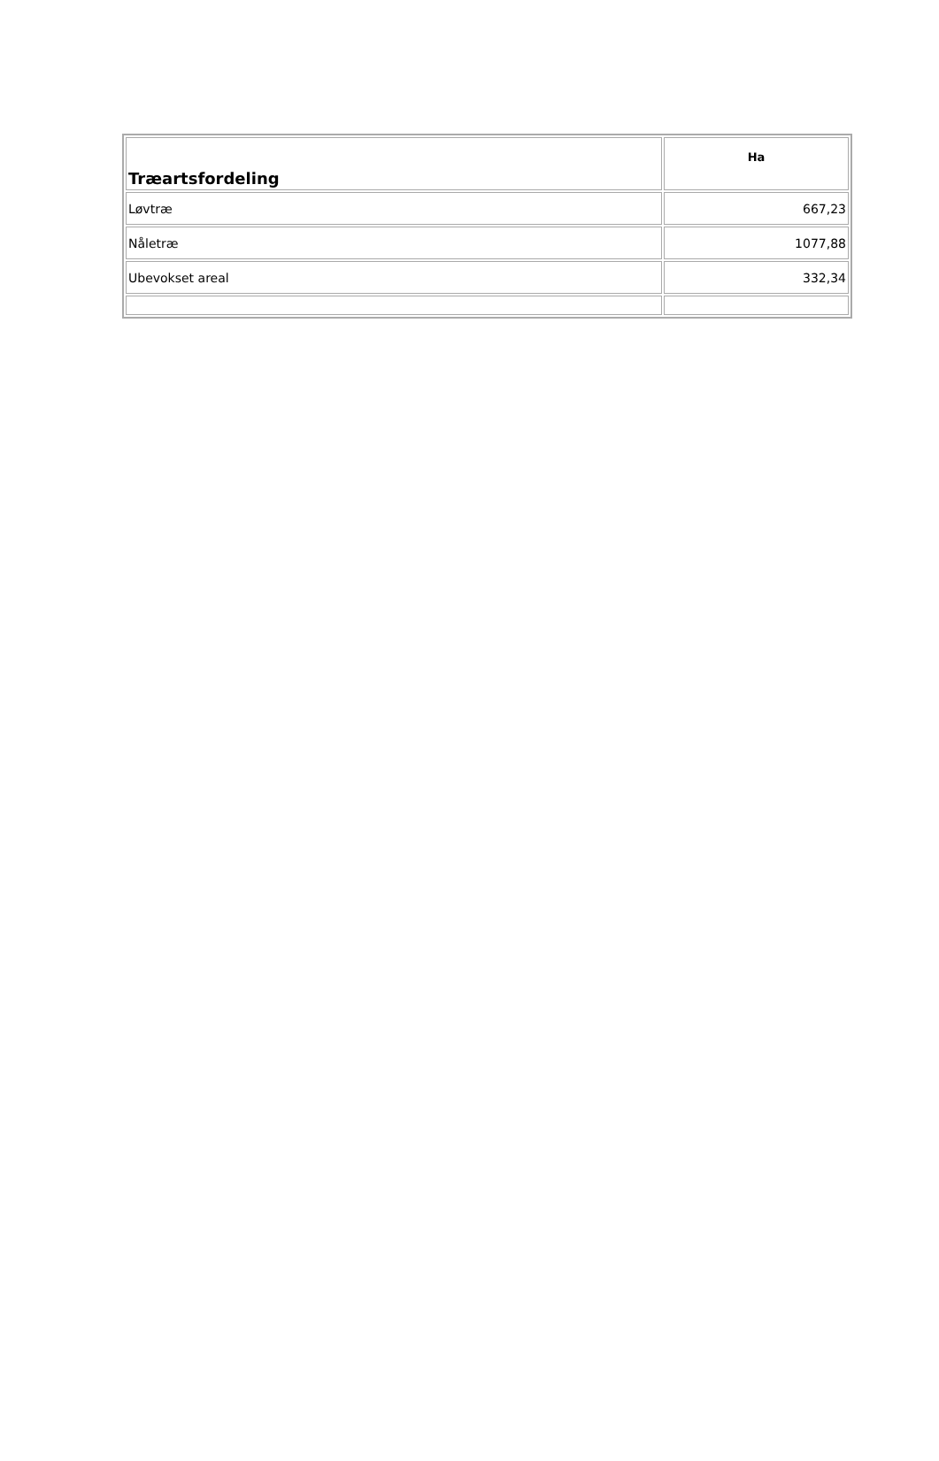| Træartsfordeling | Ha |
| --- | --- |
| Løvtræ | 667,23 |
| Nåletræ | 1077,88 |
| Ubevokset areal | 332,34 |